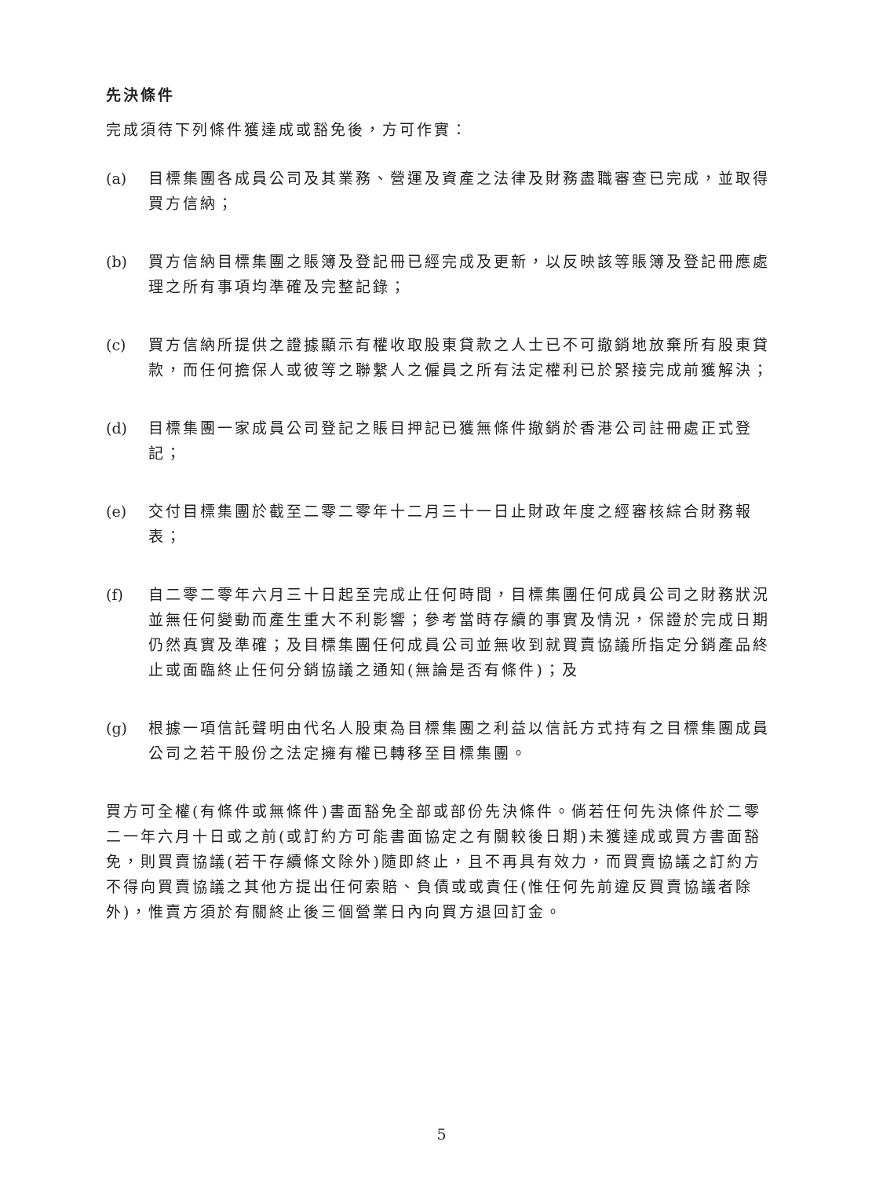先決條件
完成須待下列條件獲達成或豁免後，方可作實：
(a) 目標集團各成員公司及其業務、營運及資產之法律及財務盡職審查已完成，並取得買方信納；
(b) 買方信納目標集團之賬簿及登記冊已經完成及更新，以反映該等賬簿及登記冊應處理之所有事項均準確及完整記錄；
(c) 買方信納所提供之證據顯示有權收取股東貸款之人士已不可撤銷地放棄所有股東貸款，而任何擔保人或彼等之聯繫人之僱員之所有法定權利已於緊接完成前獲解決；
(d) 目標集團一家成員公司登記之賬目押記已獲無條件撤銷於香港公司註冊處正式登記；
(e) 交付目標集團於截至二零二零年十二月三十一日止財政年度之經審核綜合財務報表；
(f) 自二零二零年六月三十日起至完成止任何時間，目標集團任何成員公司之財務狀況並無任何變動而產生重大不利影響；參考當時存續的事實及情況，保證於完成日期仍然真實及準確；及目標集團任何成員公司並無收到就買賣協議所指定分銷產品終止或面臨終止任何分銷協議之通知(無論是否有條件)；及
(g) 根據一項信託聲明由代名人股東為目標集團之利益以信託方式持有之目標集團成員公司之若干股份之法定擁有權已轉移至目標集團。
買方可全權(有條件或無條件)書面豁免全部或部份先決條件。倘若任何先決條件於二零二一年六月十日或之前(或訂約方可能書面協定之有關較後日期)未獲達成或買方書面豁免，則買賣協議(若干存續條文除外)隨即終止，且不再具有效力，而買賣協議之訂約方不得向買賣協議之其他方提出任何索賠、負債或或責任(惟任何先前違反買賣協議者除外)，惟賣方須於有關終止後三個營業日內向買方退回訂金。
5